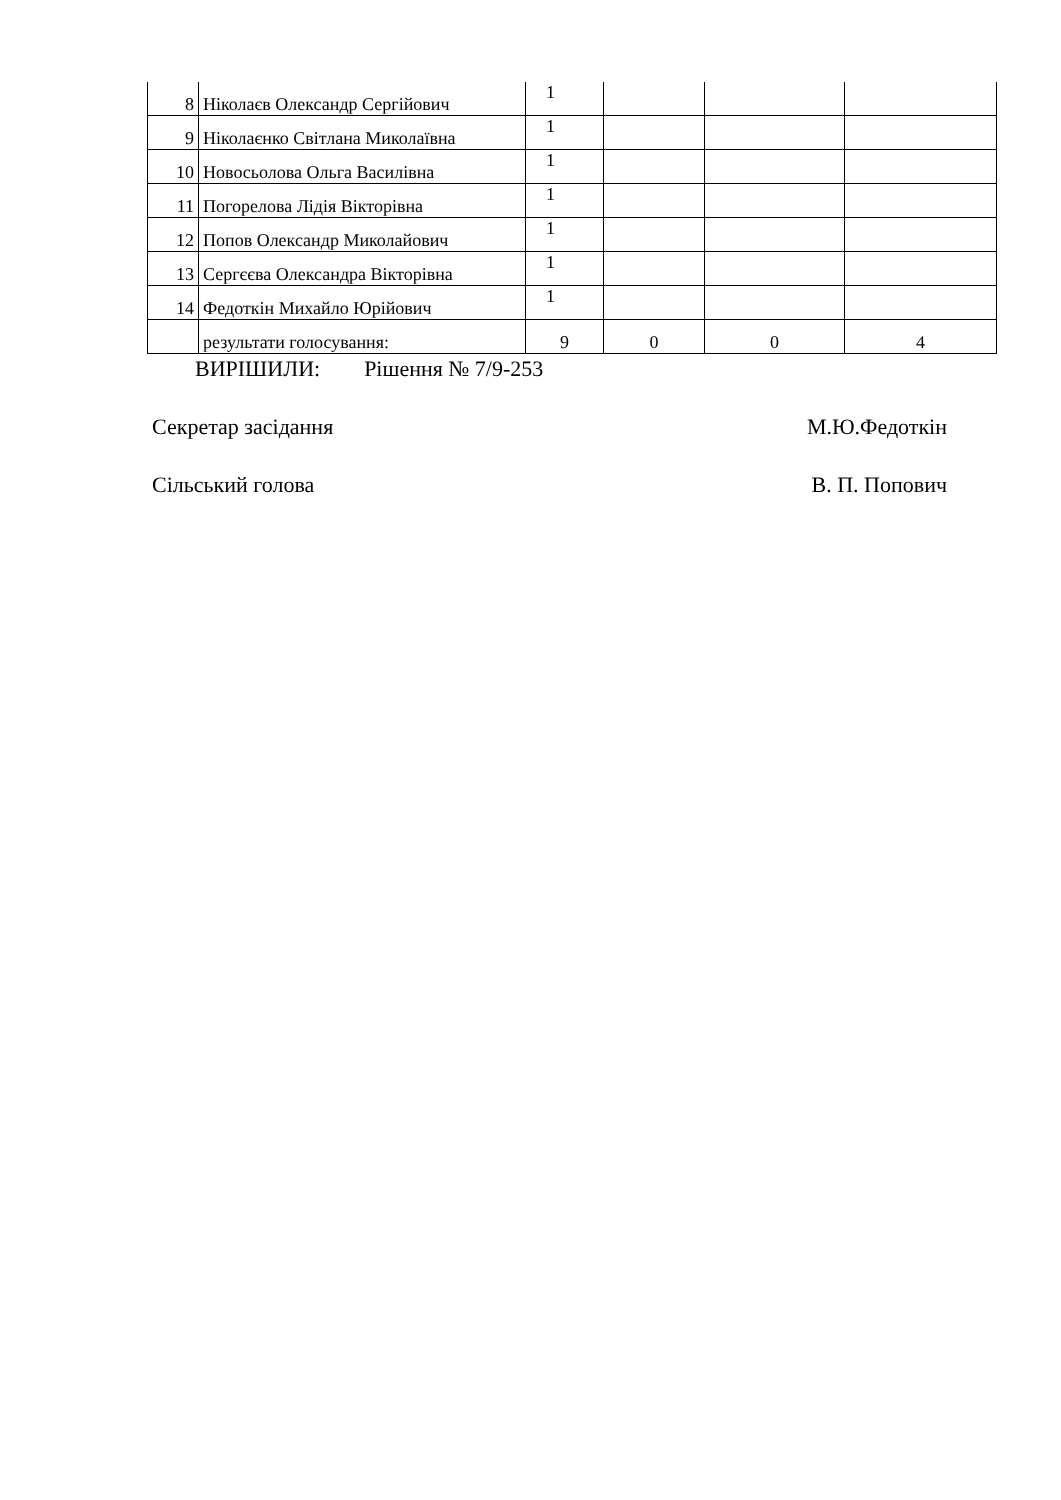| 8 | Ніколаєв Олександр Сергійович | 1 | | | |
| 9 | Ніколаєнко Світлана Миколаївна | 1 | | | |
| 10 | Новосьолова Ольга Василівна | 1 | | | |
| 11 | Погорелова Лідія Вікторівна | 1 | | | |
| 12 | Попов Олександр Миколайович | 1 | | | |
| 13 | Сергєєва Олександра Вікторівна | 1 | | | |
| 14 | Федоткін Михайло Юрійович | 1 | | | |
| | результати голосування: | 9 | 0 | 0 | 4 |
ВИРІШИЛИ: Рішення № 7/9-253
Секретар засідання М.Ю.Федоткін
Сільський голова В. П. Попович